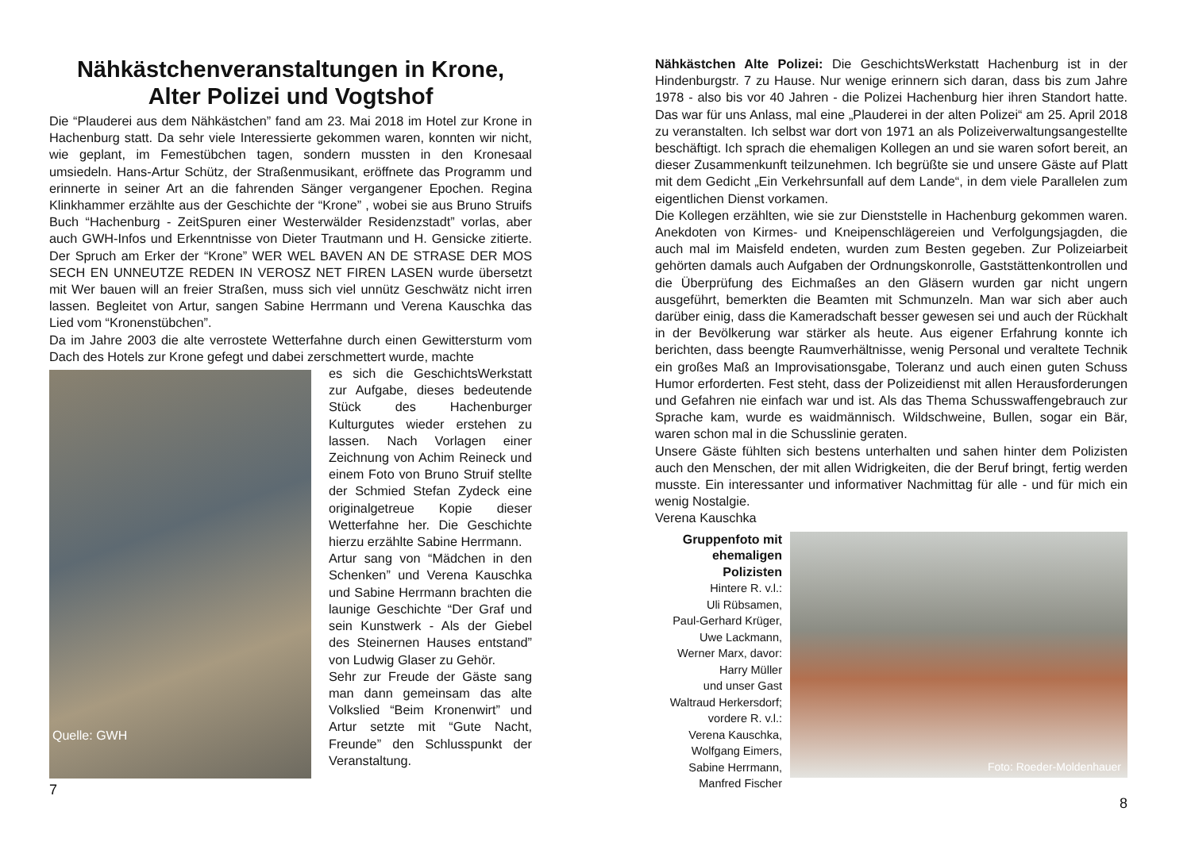Nähkästchenveranstaltungen in Krone, Alter Polizei und Vogtshof
Die “Plauderei aus dem Nähkästchen” fand am 23. Mai 2018 im Hotel zur Krone in Hachenburg statt. Da sehr viele Interessierte gekommen waren, konnten wir nicht, wie geplant, im Femestübchen tagen, sondern mussten in den Kronesaal umsiedeln. Hans-Artur Schütz, der Straßenmusikant, eröffnete das Programm und erinnerte in seiner Art an die fahrenden Sänger vergangener Epochen. Regina Klinkhammer erzählte aus der Geschichte der “Krone” , wobei sie aus Bruno Struifs Buch “Hachenburg - ZeitSpuren einer Westerwälder Residenzstadt” vorlas, aber auch GWH-Infos und Erkenntnisse von Dieter Trautmann und H. Gensicke zitierte. Der Spruch am Erker der “Krone” WER WEL BAVEN AN DE STRASE DER MOS SECH EN UNNEUTZE REDEN IN VEROSZ NET FIREN LASEN wurde übersetzt mit Wer bauen will an freier Straßen, muss sich viel unnütz Geschwätz nicht irren lassen. Begleitet von Artur, sangen Sabine Herrmann und Verena Kauschka das Lied vom “Kronenstübchen”.
Da im Jahre 2003 die alte verrostete Wetterfahne durch einen Gewittersturm vom Dach des Hotels zur Krone gefegt und dabei zerschmettert wurde, machte
Quelle: GWH
es sich die GeschichtsWerkstatt zur Aufgabe, dieses bedeutende Stück des Hachenburger Kulturgutes wieder erstehen zu lassen. Nach Vorlagen einer Zeichnung von Achim Reineck und einem Foto von Bruno Struif stellte der Schmied Stefan Zydeck eine originalgetreue Kopie dieser Wetterfahne her. Die Geschichte hierzu erzählte Sabine Herrmann.
Artur sang von “Mädchen in den Schenken” und Verena Kauschka und Sabine Herrmann brachten die launige Geschichte “Der Graf und sein Kunstwerk - Als der Giebel des Steinernen Hauses entstand” von Ludwig Glaser zu Gehör.
Sehr zur Freude der Gäste sang man dann gemeinsam das alte Volkslied “Beim Kronenwirt” und Artur setzte mit “Gute Nacht, Freunde” den Schlusspunkt der Veranstaltung.
7
Nähkästchen Alte Polizei: Die GeschichtsWerkstatt Hachenburg ist in der Hindenburgstr. 7 zu Hause. Nur wenige erinnern sich daran, dass bis zum Jahre 1978 - also bis vor 40 Jahren - die Polizei Hachenburg hier ihren Standort hatte. Das war für uns Anlass, mal eine „Plauderei in der alten Polizei“ am 25. April 2018 zu veranstalten. Ich selbst war dort von 1971 an als Polizeiverwaltungsangestellte beschäftigt. Ich sprach die ehemaligen Kollegen an und sie waren sofort bereit, an dieser Zusammenkunft teilzunehmen. Ich begrüßte sie und unsere Gäste auf Platt mit dem Gedicht „Ein Verkehrsunfall auf dem Lande“, in dem viele Parallelen zum eigentlichen Dienst vorkamen.
Die Kollegen erzählten, wie sie zur Dienststelle in Hachenburg gekommen waren. Anekdoten von Kirmes- und Kneipenschlägereien und Verfolgungsjagden, die auch mal im Maisfeld endeten, wurden zum Besten gegeben. Zur Polizeiarbeit gehörten damals auch Aufgaben der Ordnungskonrolle, Gaststättenkontrollen und die Überprüfung des Eichmaßes an den Gläsern wurden gar nicht ungern ausgeführt, bemerkten die Beamten mit Schmunzeln. Man war sich aber auch darüber einig, dass die Kameradschaft besser gewesen sei und auch der Rückhalt in der Bevölkerung war stärker als heute. Aus eigener Erfahrung konnte ich berichten, dass beengte Raumverhältnisse, wenig Personal und veraltete Technik ein großes Maß an Improvisationsgabe, Toleranz und auch einen guten Schuss Humor erforderten. Fest steht, dass der Polizeidienst mit allen Herausforderungen und Gefahren nie einfach war und ist. Als das Thema Schusswaffengebrauch zur Sprache kam, wurde es waidmännisch. Wildschweine, Bullen, sogar ein Bär, waren schon mal in die Schusslinie geraten.
Unsere Gäste fühlten sich bestens unterhalten und sahen hinter dem Polizisten auch den Menschen, der mit allen Widrigkeiten, die der Beruf bringt, fertig werden musste. Ein interessanter und informativer Nachmittag für alle - und für mich ein wenig Nostalgie.
Verena Kauschka
Gruppenfoto mit ehemaligen Polizisten
Hintere R. v.l.:
Uli Rübsamen,
Paul-Gerhard Krüger,
Uwe Lackmann,
Werner Marx, davor:
Harry Müller
und unser Gast
Waltraud Herkersdorf;
vordere R. v.l.:
Verena Kauschka,
Wolfgang Eimers,
Sabine Herrmann,
Manfred Fischer
Foto: Roeder-Moldenhauer
8